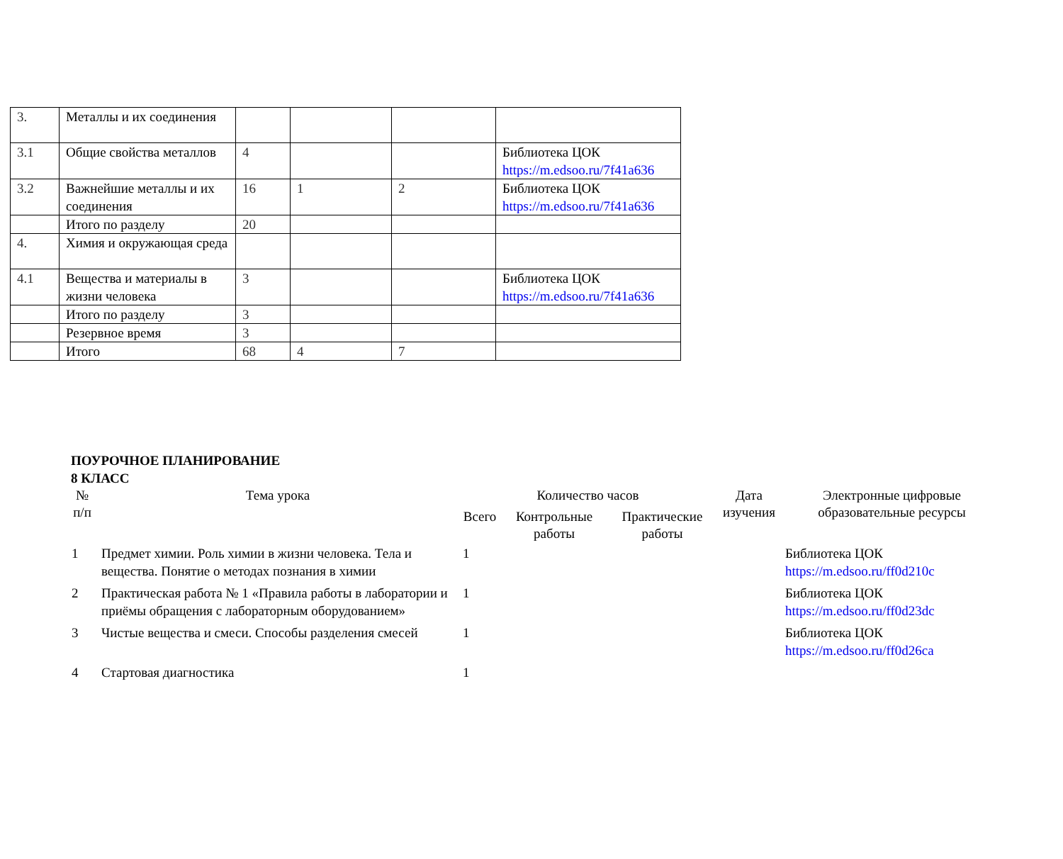| 3. | Металлы и их соединения | | | | |
| 3.1 | Общие свойства металлов | 4 | | | Библиотека ЦОК https://m.edsoo.ru/7f41a636 |
| 3.2 | Важнейшие металлы и их соединения | 16 | 1 | 2 | Библиотека ЦОК https://m.edsoo.ru/7f41a636 |
| | Итого по разделу | 20 | | | |
| 4. | Химия и окружающая среда | | | | |
| 4.1 | Вещества и материалы в жизни человека | 3 | | | Библиотека ЦОК https://m.edsoo.ru/7f41a636 |
| | Итого по разделу | 3 | | | |
| | Резервное время | 3 | | | |
| | Итого | 68 | 4 | 7 | |
ПОУРОЧНОЕ ПЛАНИРОВАНИЕ
8 КЛАСС
| № п/п | Тема урока | Количество часов | | | Дата изучения | Электронные цифровые образовательные ресурсы |
| --- | --- | --- | --- | --- | --- | --- |
| | | Всего | Контрольные работы | Практические работы | | |
| 1 | Предмет химии. Роль химии в жизни человека. Тела и вещества. Понятие о методах познания в химии | 1 | | | | Библиотека ЦОК https://m.edsoo.ru/ff0d210c |
| 2 | Практическая работа № 1 «Правила работы в лаборатории и приёмы обращения с лабораторным оборудованием» | 1 | | | | Библиотека ЦОК https://m.edsoo.ru/ff0d23dc |
| 3 | Чистые вещества и смеси. Способы разделения смесей | 1 | | | | Библиотека ЦОК https://m.edsoo.ru/ff0d26ca |
| 4 | Стартовая диагностика | 1 | | | | |